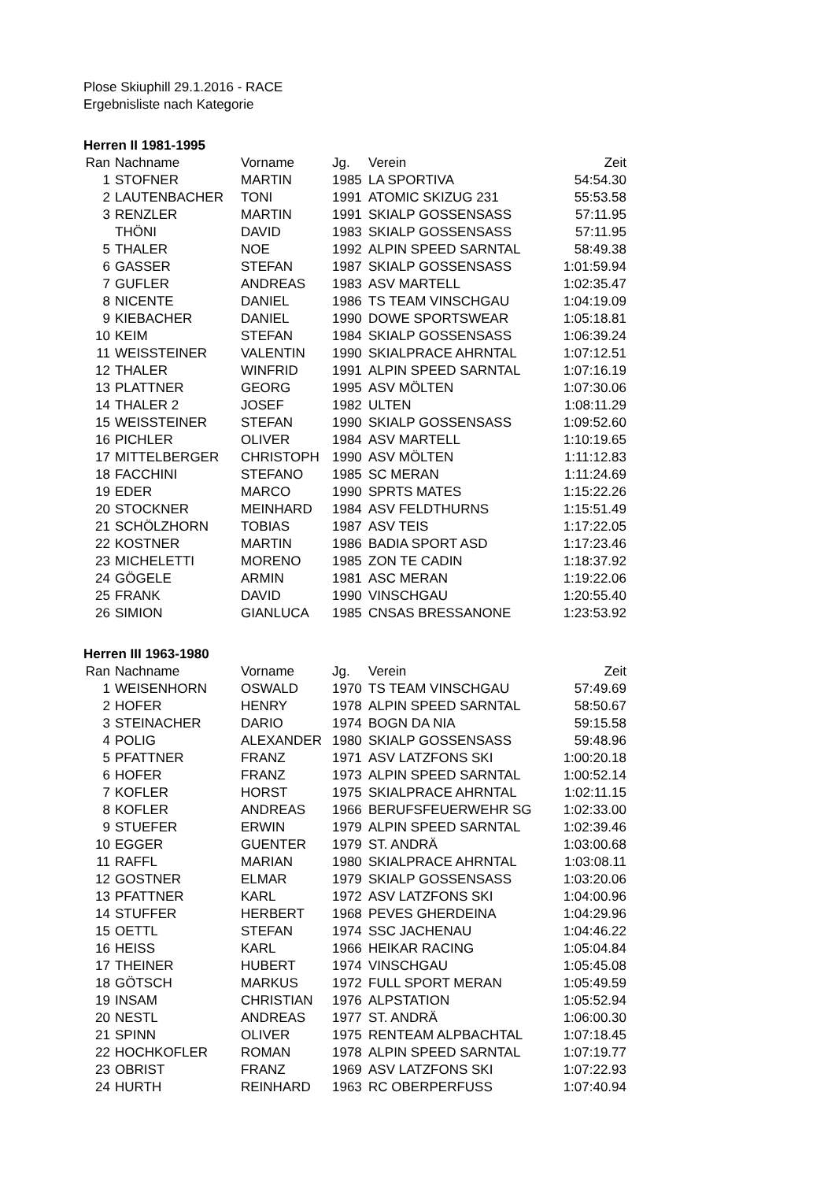Plose Skiuphill 29.1.2016 - RACE
Ergebnisliste nach Kategorie
Herren II 1981-1995
| Ran | Nachname | Vorname | Jg. | Verein | Zeit |
| --- | --- | --- | --- | --- | --- |
| 1 | STOFNER | MARTIN | 1985 | LA SPORTIVA | 54:54.30 |
| 2 | LAUTENBACHER | TONI | 1991 | ATOMIC SKIZUG 231 | 55:53.58 |
| 3 | RENZLER | MARTIN | 1991 | SKIALP GOSSENSASS | 57:11.95 |
| | THÖNI | DAVID | 1983 | SKIALP GOSSENSASS | 57:11.95 |
| 5 | THALER | NOE | 1992 | ALPIN SPEED SARNTAL | 58:49.38 |
| 6 | GASSER | STEFAN | 1987 | SKIALP GOSSENSASS | 1:01:59.94 |
| 7 | GUFLER | ANDREAS | 1983 | ASV MARTELL | 1:02:35.47 |
| 8 | NICENTE | DANIEL | 1986 | TS TEAM VINSCHGAU | 1:04:19.09 |
| 9 | KIEBACHER | DANIEL | 1990 | DOWE SPORTSWEAR | 1:05:18.81 |
| 10 | KEIM | STEFAN | 1984 | SKIALP GOSSENSASS | 1:06:39.24 |
| 11 | WEISSTEINER | VALENTIN | 1990 | SKIALPRACE AHRNTAL | 1:07:12.51 |
| 12 | THALER | WINFRID | 1991 | ALPIN SPEED SARNTAL | 1:07:16.19 |
| 13 | PLATTNER | GEORG | 1995 | ASV MÖLTEN | 1:07:30.06 |
| 14 | THALER 2 | JOSEF | 1982 | ULTEN | 1:08:11.29 |
| 15 | WEISSTEINER | STEFAN | 1990 | SKIALP GOSSENSASS | 1:09:52.60 |
| 16 | PICHLER | OLIVER | 1984 | ASV MARTELL | 1:10:19.65 |
| 17 | MITTELBERGER | CHRISTOPH | 1990 | ASV MÖLTEN | 1:11:12.83 |
| 18 | FACCHINI | STEFANO | 1985 | SC MERAN | 1:11:24.69 |
| 19 | EDER | MARCO | 1990 | SPRTS MATES | 1:15:22.26 |
| 20 | STOCKNER | MEINHARD | 1984 | ASV FELDTHURNS | 1:15:51.49 |
| 21 | SCHÖLZHORN | TOBIAS | 1987 | ASV TEIS | 1:17:22.05 |
| 22 | KOSTNER | MARTIN | 1986 | BADIA SPORT ASD | 1:17:23.46 |
| 23 | MICHELETTI | MORENO | 1985 | ZON TE CADIN | 1:18:37.92 |
| 24 | GÖGELE | ARMIN | 1981 | ASC MERAN | 1:19:22.06 |
| 25 | FRANK | DAVID | 1990 | VINSCHGAU | 1:20:55.40 |
| 26 | SIMION | GIANLUCA | 1985 | CNSAS BRESSANONE | 1:23:53.92 |
Herren III 1963-1980
| Ran | Nachname | Vorname | Jg. | Verein | Zeit |
| --- | --- | --- | --- | --- | --- |
| 1 | WEISENHORN | OSWALD | 1970 | TS TEAM VINSCHGAU | 57:49.69 |
| 2 | HOFER | HENRY | 1978 | ALPIN SPEED SARNTAL | 58:50.67 |
| 3 | STEINACHER | DARIO | 1974 | BOGN DA NIA | 59:15.58 |
| 4 | POLIG | ALEXANDER | 1980 | SKIALP GOSSENSASS | 59:48.96 |
| 5 | PFATTNER | FRANZ | 1971 | ASV LATZFONS SKI | 1:00:20.18 |
| 6 | HOFER | FRANZ | 1973 | ALPIN SPEED SARNTAL | 1:00:52.14 |
| 7 | KOFLER | HORST | 1975 | SKIALPRACE AHRNTAL | 1:02:11.15 |
| 8 | KOFLER | ANDREAS | 1966 | BERUFSFEUERWEHR SG | 1:02:33.00 |
| 9 | STUEFER | ERWIN | 1979 | ALPIN SPEED SARNTAL | 1:02:39.46 |
| 10 | EGGER | GUENTER | 1979 | ST. ANDRÄ | 1:03:00.68 |
| 11 | RAFFL | MARIAN | 1980 | SKIALPRACE AHRNTAL | 1:03:08.11 |
| 12 | GOSTNER | ELMAR | 1979 | SKIALP GOSSENSASS | 1:03:20.06 |
| 13 | PFATTNER | KARL | 1972 | ASV LATZFONS SKI | 1:04:00.96 |
| 14 | STUFFER | HERBERT | 1968 | PEVES GHERDEINA | 1:04:29.96 |
| 15 | OETTL | STEFAN | 1974 | SSC JACHENAU | 1:04:46.22 |
| 16 | HEISS | KARL | 1966 | HEIKAR RACING | 1:05:04.84 |
| 17 | THEINER | HUBERT | 1974 | VINSCHGAU | 1:05:45.08 |
| 18 | GÖTSCH | MARKUS | 1972 | FULL SPORT MERAN | 1:05:49.59 |
| 19 | INSAM | CHRISTIAN | 1976 | ALPSTATION | 1:05:52.94 |
| 20 | NESTL | ANDREAS | 1977 | ST. ANDRÄ | 1:06:00.30 |
| 21 | SPINN | OLIVER | 1975 | RENTEAM ALPBACHTAL | 1:07:18.45 |
| 22 | HOCHKOFLER | ROMAN | 1978 | ALPIN SPEED SARNTAL | 1:07:19.77 |
| 23 | OBRIST | FRANZ | 1969 | ASV LATZFONS SKI | 1:07:22.93 |
| 24 | HURTH | REINHARD | 1963 | RC OBERPERFUSS | 1:07:40.94 |